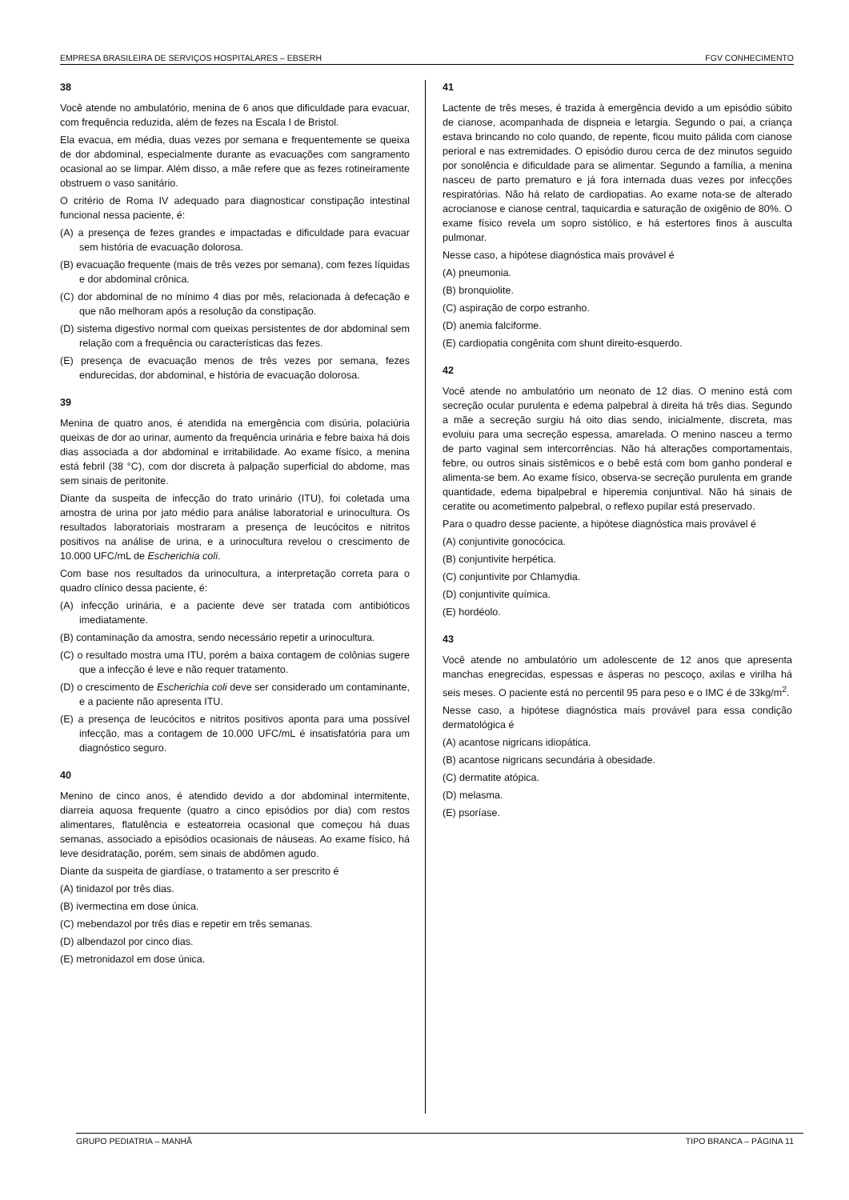EMPRESA BRASILEIRA DE SERVIÇOS HOSPITALARES – EBSERH FGV CONHECIMENTO
38
Você atende no ambulatório, menina de 6 anos que dificuldade para evacuar, com frequência reduzida, além de fezes na Escala I de Bristol.
Ela evacua, em média, duas vezes por semana e frequentemente se queixa de dor abdominal, especialmente durante as evacuações com sangramento ocasional ao se limpar. Além disso, a mãe refere que as fezes rotineiramente obstruem o vaso sanitário.
O critério de Roma IV adequado para diagnosticar constipação intestinal funcional nessa paciente, é:
(A) a presença de fezes grandes e impactadas e dificuldade para evacuar sem história de evacuação dolorosa.
(B) evacuação frequente (mais de três vezes por semana), com fezes líquidas e dor abdominal crônica.
(C) dor abdominal de no mínimo 4 dias por mês, relacionada à defecação e que não melhoram após a resolução da constipação.
(D) sistema digestivo normal com queixas persistentes de dor abdominal sem relação com a frequência ou características das fezes.
(E) presença de evacuação menos de três vezes por semana, fezes endurecidas, dor abdominal, e história de evacuação dolorosa.
39
Menina de quatro anos, é atendida na emergência com disúria, polaciúria queixas de dor ao urinar, aumento da frequência urinária e febre baixa há dois dias associada a dor abdominal e irritabilidade. Ao exame físico, a menina está febril (38 °C), com dor discreta à palpação superficial do abdome, mas sem sinais de peritonite.
Diante da suspeita de infecção do trato urinário (ITU), foi coletada uma amostra de urina por jato médio para análise laboratorial e urinocultura. Os resultados laboratoriais mostraram a presença de leucócitos e nitritos positivos na análise de urina, e a urinocultura revelou o crescimento de 10.000 UFC/mL de Escherichia coli.
Com base nos resultados da urinocultura, a interpretação correta para o quadro clínico dessa paciente, é:
(A) infecção urinária, e a paciente deve ser tratada com antibióticos imediatamente.
(B) contaminação da amostra, sendo necessário repetir a urinocultura.
(C) o resultado mostra uma ITU, porém a baixa contagem de colônias sugere que a infecção é leve e não requer tratamento.
(D) o crescimento de Escherichia coli deve ser considerado um contaminante, e a paciente não apresenta ITU.
(E) a presença de leucócitos e nitritos positivos aponta para uma possível infecção, mas a contagem de 10.000 UFC/mL é insatisfatória para um diagnóstico seguro.
40
Menino de cinco anos, é atendido devido a dor abdominal intermitente, diarreia aquosa frequente (quatro a cinco episódios por dia) com restos alimentares, flatulência e esteatorreia ocasional que começou há duas semanas, associado a episódios ocasionais de náuseas. Ao exame físico, há leve desidratação, porém, sem sinais de abdômen agudo.
Diante da suspeita de giardíase, o tratamento a ser prescrito é
(A) tinidazol por três dias.
(B) ivermectina em dose única.
(C) mebendazol por três dias e repetir em três semanas.
(D) albendazol por cinco dias.
(E) metronidazol em dose única.
41
Lactente de três meses, é trazida à emergência devido a um episódio súbito de cianose, acompanhada de dispneia e letargia. Segundo o pai, a criança estava brincando no colo quando, de repente, ficou muito pálida com cianose perioral e nas extremidades. O episódio durou cerca de dez minutos seguido por sonolência e dificuldade para se alimentar. Segundo a família, a menina nasceu de parto prematuro e já fora internada duas vezes por infecções respiratórias. Não há relato de cardiopatias. Ao exame nota-se de alterado acrocianose e cianose central, taquicardia e saturação de oxigênio de 80%. O exame físico revela um sopro sistólico, e há estertores finos à ausculta pulmonar.
Nesse caso, a hipótese diagnóstica mais provável é
(A) pneumonia.
(B) bronquiolite.
(C) aspiração de corpo estranho.
(D) anemia falciforme.
(E) cardiopatia congênita com shunt direito-esquerdo.
42
Você atende no ambulatório um neonato de 12 dias. O menino está com secreção ocular purulenta e edema palpebral à direita há três dias. Segundo a mãe a secreção surgiu há oito dias sendo, inicialmente, discreta, mas evoluiu para uma secreção espessa, amarelada. O menino nasceu a termo de parto vaginal sem intercorrências. Não há alterações comportamentais, febre, ou outros sinais sistêmicos e o bebê está com bom ganho ponderal e alimenta-se bem. Ao exame físico, observa-se secreção purulenta em grande quantidade, edema bipalpebral e hiperemia conjuntival. Não há sinais de ceratite ou acometimento palpebral, o reflexo pupilar está preservado.
Para o quadro desse paciente, a hipótese diagnóstica mais provável é
(A) conjuntivite gonocócica.
(B) conjuntivite herpética.
(C) conjuntivite por Chlamydia.
(D) conjuntivite química.
(E) hordéolo.
43
Você atende no ambulatório um adolescente de 12 anos que apresenta manchas enegrecidas, espessas e ásperas no pescoço, axilas e virilha há seis meses. O paciente está no percentil 95 para peso e o IMC é de 33kg/m<sup>2</sup>.
Nesse caso, a hipótese diagnóstica mais provável para essa condição dermatológica é
(A) acantose nigricans idiopática.
(B) acantose nigricans secundária à obesidade.
(C) dermatite atópica.
(D) melasma.
(E) psoríase.
GRUPO PEDIATRIA – MANHÃ TIPO BRANCA – PÁGINA 11